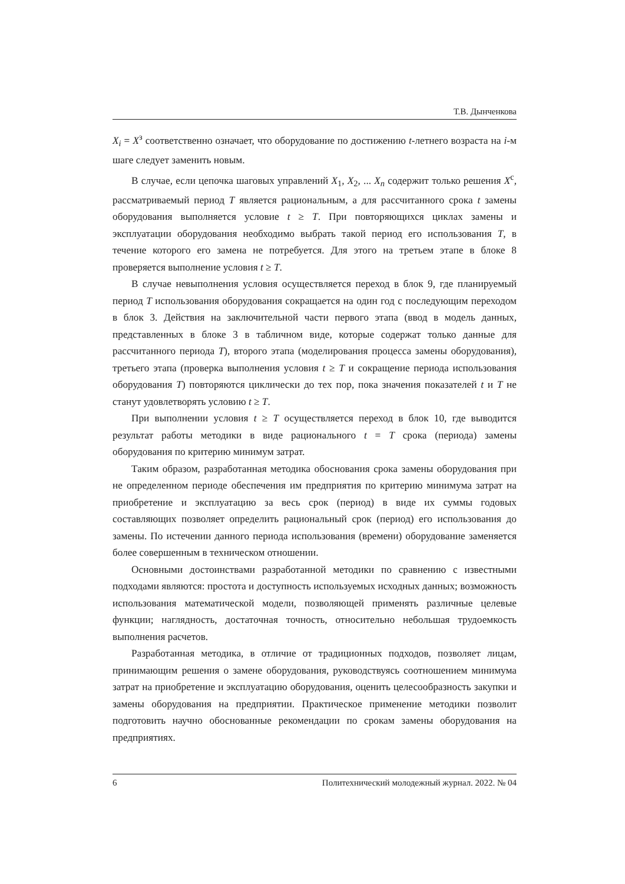Т.В. Дынченкова
X<sub>i</sub> = X<sup>з</sup> соответственно означает, что оборудование по достижению t-летнего возраста на i-м шаге следует заменить новым.
В случае, если цепочка шаговых управлений X<sub>1</sub>, X<sub>2</sub>, ... X<sub>n</sub> содержит только решения X<sup>с</sup>, рассматриваемый период T является рациональным, а для рассчитанного срока t замены оборудования выполняется условие t ≥ T. При повторяющихся циклах замены и эксплуатации оборудования необходимо выбрать такой период его использования T, в течение которого его замена не потребуется. Для этого на третьем этапе в блоке 8 проверяется выполнение условия t ≥ T.
В случае невыполнения условия осуществляется переход в блок 9, где планируемый период T использования оборудования сокращается на один год с последующим переходом в блок 3. Действия на заключительной части первого этапа (ввод в модель данных, представленных в блоке 3 в табличном виде, которые содержат только данные для рассчитанного периода T), второго этапа (моделирования процесса замены оборудования), третьего этапа (проверка выполнения условия t ≥ T и сокращение периода использования оборудования T) повторяются циклически до тех пор, пока значения показателей t и T не станут удовлетворять условию t ≥ T.
При выполнении условия t ≥ T осуществляется переход в блок 10, где выводится результат работы методики в виде рационального t = T срока (периода) замены оборудования по критерию минимум затрат.
Таким образом, разработанная методика обоснования срока замены оборудования при не определенном периоде обеспечения им предприятия по критерию минимума затрат на приобретение и эксплуатацию за весь срок (период) в виде их суммы годовых составляющих позволяет определить рациональный срок (период) его использования до замены. По истечении данного периода использования (времени) оборудование заменяется более совершенным в техническом отношении.
Основными достоинствами разработанной методики по сравнению с известными подходами являются: простота и доступность используемых исходных данных; возможность использования математической модели, позволяющей применять различные целевые функции; наглядность, достаточная точность, относительно небольшая трудоемкость выполнения расчетов.
Разработанная методика, в отличие от традиционных подходов, позволяет лицам, принимающим решения о замене оборудования, руководствуясь соотношением минимума затрат на приобретение и эксплуатацию оборудования, оценить целесообразность закупки и замены оборудования на предприятии. Практическое применение методики позволит подготовить научно обоснованные рекомендации по срокам замены оборудования на предприятиях.
6 Политехнический молодежный журнал. 2022. № 04